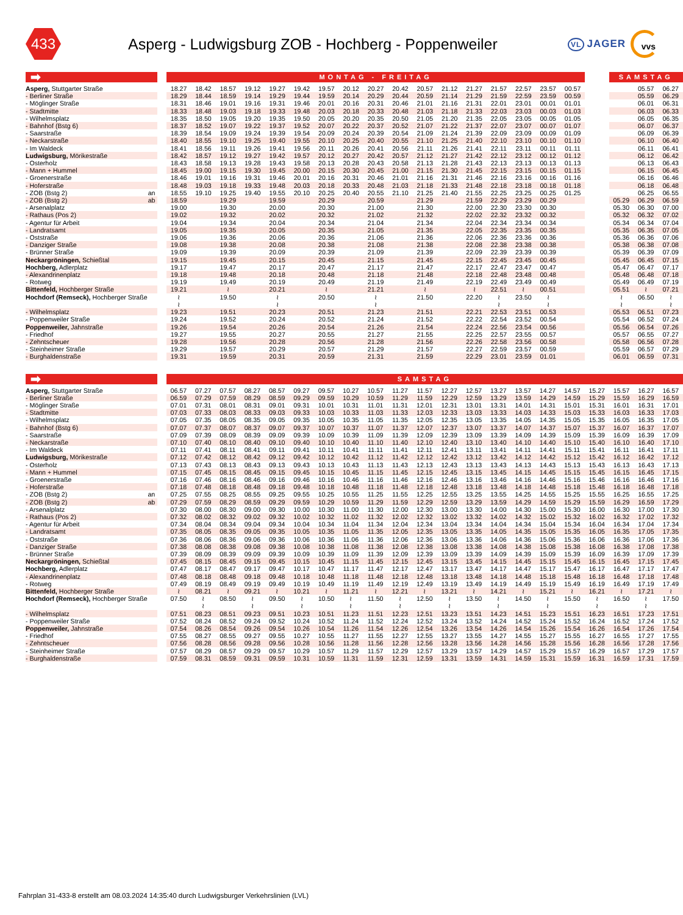433
Asperg - Ludwigsburg ZOB - Hochberg - Poppenweiler
VL JAGER
vvs
| ➡ | | MONTAG - FREITAG | | | | | | | | | | | | | | | | | | SAMSTAG | | |
| Asperg, Stuttgarter Straße | | 18.27 | 18.42 | 18.57 | 19.12 | 19.27 | 19.42 | 19.57 | 20.12 | 20.27 | 20.42 | 20.57 | 21.12 | 21.27 | 21.57 | 22.57 | 23.57 | 00.57 | | | 05.57 | 06.27 |
| - Berliner Straße | | 18.29 | 18.44 | 18.59 | 19.14 | 19.29 | 19.44 | 19.59 | 20.14 | 20.29 | 20.44 | 20.59 | 21.14 | 21.29 | 21.59 | 22.59 | 23.59 | 00.59 | | | 05.59 | 06.29 |
| - Möglinger Straße | | 18.31 | 18.46 | 19.01 | 19.16 | 19.31 | 19.46 | 20.01 | 20.16 | 20.31 | 20.46 | 21.01 | 21.16 | 21.31 | 22.01 | 23.01 | 00.01 | 01.01 | | | 06.01 | 06.31 |
| - Stadtmitte | | 18.33 | 18.48 | 19.03 | 19.18 | 19.33 | 19.48 | 20.03 | 20.18 | 20.33 | 20.48 | 21.03 | 21.18 | 21.33 | 22.03 | 23.03 | 00.03 | 01.03 | | | 06.03 | 06.33 |
| - Wilhelmsplatz | | 18.35 | 18.50 | 19.05 | 19.20 | 19.35 | 19.50 | 20.05 | 20.20 | 20.35 | 20.50 | 21.05 | 21.20 | 21.35 | 22.05 | 23.05 | 00.05 | 01.05 | | | 06.05 | 06.35 |
| - Bahnhof (Bstg 6) | | 18.37 | 18.52 | 19.07 | 19.22 | 19.37 | 19.52 | 20.07 | 20.22 | 20.37 | 20.52 | 21.07 | 21.22 | 21.37 | 22.07 | 23.07 | 00.07 | 01.07 | | | 06.07 | 06.37 |
| - Saarstraße | | 18.39 | 18.54 | 19.09 | 19.24 | 19.39 | 19.54 | 20.09 | 20.24 | 20.39 | 20.54 | 21.09 | 21.24 | 21.39 | 22.09 | 23.09 | 00.09 | 01.09 | | | 06.09 | 06.39 |
| - Neckarstraße | | 18.40 | 18.55 | 19.10 | 19.25 | 19.40 | 19.55 | 20.10 | 20.25 | 20.40 | 20.55 | 21.10 | 21.25 | 21.40 | 22.10 | 23.10 | 00.10 | 01.10 | | | 06.10 | 06.40 |
| - Im Waldeck | | 18.41 | 18.56 | 19.11 | 19.26 | 19.41 | 19.56 | 20.11 | 20.26 | 20.41 | 20.56 | 21.11 | 21.26 | 21.41 | 22.11 | 23.11 | 00.11 | 01.11 | | | 06.11 | 06.41 |
| Ludwigsburg, Mörikestraße | | 18.42 | 18.57 | 19.12 | 19.27 | 19.42 | 19.57 | 20.12 | 20.27 | 20.42 | 20.57 | 21.12 | 21.27 | 21.42 | 22.12 | 23.12 | 00.12 | 01.12 | | | 06.12 | 06.42 |
| - Osterholz | | 18.43 | 18.58 | 19.13 | 19.28 | 19.43 | 19.58 | 20.13 | 20.28 | 20.43 | 20.58 | 21.13 | 21.28 | 21.43 | 22.13 | 23.13 | 00.13 | 01.13 | | | 06.13 | 06.43 |
| - Mann + Hummel | | 18.45 | 19.00 | 19.15 | 19.30 | 19.45 | 20.00 | 20.15 | 20.30 | 20.45 | 21.00 | 21.15 | 21.30 | 21.45 | 22.15 | 23.15 | 00.15 | 01.15 | | | 06.15 | 06.45 |
| - Groenerstraße | | 18.46 | 19.01 | 19.16 | 19.31 | 19.46 | 20.01 | 20.16 | 20.31 | 20.46 | 21.01 | 21.16 | 21.31 | 21.46 | 22.16 | 23.16 | 00.16 | 01.16 | | | 06.16 | 06.46 |
| - Hoferstraße | | 18.48 | 19.03 | 19.18 | 19.33 | 19.48 | 20.03 | 20.18 | 20.33 | 20.48 | 21.03 | 21.18 | 21.33 | 21.48 | 22.18 | 23.18 | 00.18 | 01.18 | | | 06.18 | 06.48 |
| - ZOB (Bstg 2) an | | 18.55 | 19.10 | 19.25 | 19.40 | 19.55 | 20.10 | 20.25 | 20.40 | 20.55 | 21.10 | 21.25 | 21.40 | 21.55 | 22.25 | 23.25 | 00.25 | 01.25 | | | 06.25 | 06.55 |
| - ZOB (Bstg 2) ab | | 18.59 | | 19.29 | | 19.59 | | 20.29 | | 20.59 | | 21.29 | | 21.59 | 22.29 | 23.29 | 00.29 | | | 05.29 | 06.29 | 06.59 |
| - Arsenalplatz | | 19.00 | | 19.30 | | 20.00 | | 20.30 | | 21.00 | | 21.30 | | 22.00 | 22.30 | 23.30 | 00.30 | | | 05.30 | 06.30 | 07.00 |
| - Rathaus (Pos 2) | | 19.02 | | 19.32 | | 20.02 | | 20.32 | | 21.02 | | 21.32 | | 22.02 | 22.32 | 23.32 | 00.32 | | | 05.32 | 06.32 | 07.02 |
| - Agentur für Arbeit | | 19.04 | | 19.34 | | 20.04 | | 20.34 | | 21.04 | | 21.34 | | 22.04 | 22.34 | 23.34 | 00.34 | | | 05.34 | 06.34 | 07.04 |
| - Landratsamt | | 19.05 | | 19.35 | | 20.05 | | 20.35 | | 21.05 | | 21.35 | | 22.05 | 22.35 | 23.35 | 00.35 | | | 05.35 | 06.35 | 07.05 |
| - Oststraße | | 19.06 | | 19.36 | | 20.06 | | 20.36 | | 21.06 | | 21.36 | | 22.06 | 22.36 | 23.36 | 00.36 | | | 05.36 | 06.36 | 07.06 |
| - Danziger Straße | | 19.08 | | 19.38 | | 20.08 | | 20.38 | | 21.08 | | 21.38 | | 22.08 | 22.38 | 23.38 | 00.38 | | | 05.38 | 06.38 | 07.08 |
| - Brünner Straße | | 19.09 | | 19.39 | | 20.09 | | 20.39 | | 21.09 | | 21.39 | | 22.09 | 22.39 | 23.39 | 00.39 | | | 05.39 | 06.39 | 07.09 |
| Neckargröningen, Schießtal | | 19.15 | | 19.45 | | 20.15 | | 20.45 | | 21.15 | | 21.45 | | 22.15 | 22.45 | 23.45 | 00.45 | | | 05.45 | 06.45 | 07.15 |
| Hochberg, Adlerplatz | | 19.17 | | 19.47 | | 20.17 | | 20.47 | | 21.17 | | 21.47 | | 22.17 | 22.47 | 23.47 | 00.47 | | | 05.47 | 06.47 | 07.17 |
| - Alexandrinenplatz | | 19.18 | | 19.48 | | 20.18 | | 20.48 | | 21.18 | | 21.48 | | 22.18 | 22.48 | 23.48 | 00.48 | | | 05.48 | 06.48 | 07.18 |
| - Rotweg | | 19.19 | | 19.49 | | 20.19 | | 20.49 | | 21.19 | | 21.49 | | 22.19 | 22.49 | 23.49 | 00.49 | | | 05.49 | 06.49 | 07.19 |
| Bittenfeld, Hochberger Straße | | 19.21 | | ≀ | | 20.21 | | ≀ | | 21.21 | | ≀ | | ≀ | 22.51 | ≀ | 00.51 | | | 05.51 | ≀ | 07.21 |
| Hochdorf (Remseck), Hochberger Straße | | ≀ ≀ | | 19.50 | | ≀ ≀ | | 20.50 | | ≀ ≀ | | 21.50 | | 22.20 | ≀ ≀ | 23.50 | ≀ ≀ | | | ≀ ≀ | 06.50 | ≀ ≀ |
| - Wilhelmsplatz | | 19.23 | | 19.51 | | 20.23 | | 20.51 | | 21.23 | | 21.51 | | 22.21 | 22.53 | 23.51 | 00.53 | | | 05.53 | 06.51 | 07.23 |
| - Poppenweiler Straße | | 19.24 | | 19.52 | | 20.24 | | 20.52 | | 21.24 | | 21.52 | | 22.22 | 22.54 | 23.52 | 00.54 | | | 05.54 | 06.52 | 07.24 |
| Poppenweiler, Jahnstraße | | 19.26 | | 19.54 | | 20.26 | | 20.54 | | 21.26 | | 21.54 | | 22.24 | 22.56 | 23.54 | 00.56 | | | 05.56 | 06.54 | 07.26 |
| - Friedhof | | 19.27 | | 19.55 | | 20.27 | | 20.55 | | 21.27 | | 21.55 | | 22.25 | 22.57 | 23.55 | 00.57 | | | 05.57 | 06.55 | 07.27 |
| - Zehntscheuer | | 19.28 | | 19.56 | | 20.28 | | 20.56 | | 21.28 | | 21.56 | | 22.26 | 22.58 | 23.56 | 00.58 | | | 05.58 | 06.56 | 07.28 |
| - Steinheimer Straße | | 19.29 | | 19.57 | | 20.29 | | 20.57 | | 21.29 | | 21.57 | | 22.27 | 22.59 | 23.57 | 00.59 | | | 05.59 | 06.57 | 07.29 |
| - Burghaldenstraße | | 19.31 | | 19.59 | | 20.31 | | 20.59 | | 21.31 | | 21.59 | | 22.29 | 23.01 | 23.59 | 01.01 | | | 06.01 | 06.59 | 07.31 |
| ➡ | | SAMSTAG | | | | | | | | | | | | | | | | | | | | |
| Asperg, Stuttgarter Straße | | 06.57 | 07.27 | 07.57 | 08.27 | 08.57 | 09.27 | 09.57 | 10.27 | 10.57 | 11.27 | 11.57 | 12.27 | 12.57 | 13.27 | 13.57 | 14.27 | 14.57 | 15.27 | 15.57 | 16.27 | 16.57 |
| - Berliner Straße | | 06.59 | 07.29 | 07.59 | 08.29 | 08.59 | 09.29 | 09.59 | 10.29 | 10.59 | 11.29 | 11.59 | 12.29 | 12.59 | 13.29 | 13.59 | 14.29 | 14.59 | 15.29 | 15.59 | 16.29 | 16.59 |
| - Möglinger Straße | | 07.01 | 07.31 | 08.01 | 08.31 | 09.01 | 09.31 | 10.01 | 10.31 | 11.01 | 11.31 | 12.01 | 12.31 | 13.01 | 13.31 | 14.01 | 14.31 | 15.01 | 15.31 | 16.01 | 16.31 | 17.01 |
| - Stadtmitte | | 07.03 | 07.33 | 08.03 | 08.33 | 09.03 | 09.33 | 10.03 | 10.33 | 11.03 | 11.33 | 12.03 | 12.33 | 13.03 | 13.33 | 14.03 | 14.33 | 15.03 | 15.33 | 16.03 | 16.33 | 17.03 |
| - Wilhelmsplatz | | 07.05 | 07.35 | 08.05 | 08.35 | 09.05 | 09.35 | 10.05 | 10.35 | 11.05 | 11.35 | 12.05 | 12.35 | 13.05 | 13.35 | 14.05 | 14.35 | 15.05 | 15.35 | 16.05 | 16.35 | 17.05 |
| - Bahnhof (Bstg 6) | | 07.07 | 07.37 | 08.07 | 08.37 | 09.07 | 09.37 | 10.07 | 10.37 | 11.07 | 11.37 | 12.07 | 12.37 | 13.07 | 13.37 | 14.07 | 14.37 | 15.07 | 15.37 | 16.07 | 16.37 | 17.07 |
| - Saarstraße | | 07.09 | 07.39 | 08.09 | 08.39 | 09.09 | 09.39 | 10.09 | 10.39 | 11.09 | 11.39 | 12.09 | 12.39 | 13.09 | 13.39 | 14.09 | 14.39 | 15.09 | 15.39 | 16.09 | 16.39 | 17.09 |
| - Neckarstraße | | 07.10 | 07.40 | 08.10 | 08.40 | 09.10 | 09.40 | 10.10 | 10.40 | 11.10 | 11.40 | 12.10 | 12.40 | 13.10 | 13.40 | 14.10 | 14.40 | 15.10 | 15.40 | 16.10 | 16.40 | 17.10 |
| - Im Waldeck | | 07.11 | 07.41 | 08.11 | 08.41 | 09.11 | 09.41 | 10.11 | 10.41 | 11.11 | 11.41 | 12.11 | 12.41 | 13.11 | 13.41 | 14.11 | 14.41 | 15.11 | 15.41 | 16.11 | 16.41 | 17.11 |
| Ludwigsburg, Mörikestraße | | 07.12 | 07.42 | 08.12 | 08.42 | 09.12 | 09.42 | 10.12 | 10.42 | 11.12 | 11.42 | 12.12 | 12.42 | 13.12 | 13.42 | 14.12 | 14.42 | 15.12 | 15.42 | 16.12 | 16.42 | 17.12 |
| - Osterholz | | 07.13 | 07.43 | 08.13 | 08.43 | 09.13 | 09.43 | 10.13 | 10.43 | 11.13 | 11.43 | 12.13 | 12.43 | 13.13 | 13.43 | 14.13 | 14.43 | 15.13 | 15.43 | 16.13 | 16.43 | 17.13 |
| - Mann + Hummel | | 07.15 | 07.45 | 08.15 | 08.45 | 09.15 | 09.45 | 10.15 | 10.45 | 11.15 | 11.45 | 12.15 | 12.45 | 13.15 | 13.45 | 14.15 | 14.45 | 15.15 | 15.45 | 16.15 | 16.45 | 17.15 |
| - Groenerstraße | | 07.16 | 07.46 | 08.16 | 08.46 | 09.16 | 09.46 | 10.16 | 10.46 | 11.16 | 11.46 | 12.16 | 12.46 | 13.16 | 13.46 | 14.16 | 14.46 | 15.16 | 15.46 | 16.16 | 16.46 | 17.16 |
| - Hoferstraße | | 07.18 | 07.48 | 08.18 | 08.48 | 09.18 | 09.48 | 10.18 | 10.48 | 11.18 | 11.48 | 12.18 | 12.48 | 13.18 | 13.48 | 14.18 | 14.48 | 15.18 | 15.48 | 16.18 | 16.48 | 17.18 |
| - ZOB (Bstg 2) an | | 07.25 | 07.55 | 08.25 | 08.55 | 09.25 | 09.55 | 10.25 | 10.55 | 11.25 | 11.55 | 12.25 | 12.55 | 13.25 | 13.55 | 14.25 | 14.55 | 15.25 | 15.55 | 16.25 | 16.55 | 17.25 |
| - ZOB (Bstg 2) ab | | 07.29 | 07.59 | 08.29 | 08.59 | 09.29 | 09.59 | 10.29 | 10.59 | 11.29 | 11.59 | 12.29 | 12.59 | 13.29 | 13.59 | 14.29 | 14.59 | 15.29 | 15.59 | 16.29 | 16.59 | 17.29 |
| - Arsenalplatz | | 07.30 | 08.00 | 08.30 | 09.00 | 09.30 | 10.00 | 10.30 | 11.00 | 11.30 | 12.00 | 12.30 | 13.00 | 13.30 | 14.00 | 14.30 | 15.00 | 15.30 | 16.00 | 16.30 | 17.00 | 17.30 |
| - Rathaus (Pos 2) | | 07.32 | 08.02 | 08.32 | 09.02 | 09.32 | 10.02 | 10.32 | 11.02 | 11.32 | 12.02 | 12.32 | 13.02 | 13.32 | 14.02 | 14.32 | 15.02 | 15.32 | 16.02 | 16.32 | 17.02 | 17.32 |
| - Agentur für Arbeit | | 07.34 | 08.04 | 08.34 | 09.04 | 09.34 | 10.04 | 10.34 | 11.04 | 11.34 | 12.04 | 12.34 | 13.04 | 13.34 | 14.04 | 14.34 | 15.04 | 15.34 | 16.04 | 16.34 | 17.04 | 17.34 |
| - Landratsamt | | 07.35 | 08.05 | 08.35 | 09.05 | 09.35 | 10.05 | 10.35 | 11.05 | 11.35 | 12.05 | 12.35 | 13.05 | 13.35 | 14.05 | 14.35 | 15.05 | 15.35 | 16.05 | 16.35 | 17.05 | 17.35 |
| - Oststraße | | 07.36 | 08.06 | 08.36 | 09.06 | 09.36 | 10.06 | 10.36 | 11.06 | 11.36 | 12.06 | 12.36 | 13.06 | 13.36 | 14.06 | 14.36 | 15.06 | 15.36 | 16.06 | 16.36 | 17.06 | 17.36 |
| - Danziger Straße | | 07.38 | 08.08 | 08.38 | 09.08 | 09.38 | 10.08 | 10.38 | 11.08 | 11.38 | 12.08 | 12.38 | 13.08 | 13.38 | 14.08 | 14.38 | 15.08 | 15.38 | 16.08 | 16.38 | 17.08 | 17.38 |
| - Brünner Straße | | 07.39 | 08.09 | 08.39 | 09.09 | 09.39 | 10.09 | 10.39 | 11.09 | 11.39 | 12.09 | 12.39 | 13.09 | 13.39 | 14.09 | 14.39 | 15.09 | 15.39 | 16.09 | 16.39 | 17.09 | 17.39 |
| Neckargröningen, Schießtal | | 07.45 | 08.15 | 08.45 | 09.15 | 09.45 | 10.15 | 10.45 | 11.15 | 11.45 | 12.15 | 12.45 | 13.15 | 13.45 | 14.15 | 14.45 | 15.15 | 15.45 | 16.15 | 16.45 | 17.15 | 17.45 |
| Hochberg, Adlerplatz | | 07.47 | 08.17 | 08.47 | 09.17 | 09.47 | 10.17 | 10.47 | 11.17 | 11.47 | 12.17 | 12.47 | 13.17 | 13.47 | 14.17 | 14.47 | 15.17 | 15.47 | 16.17 | 16.47 | 17.17 | 17.47 |
| - Alexandrinenplatz | | 07.48 | 08.18 | 08.48 | 09.18 | 09.48 | 10.18 | 10.48 | 11.18 | 11.48 | 12.18 | 12.48 | 13.18 | 13.48 | 14.18 | 14.48 | 15.18 | 15.48 | 16.18 | 16.48 | 17.18 | 17.48 |
| - Rotweg | | 07.49 | 08.19 | 08.49 | 09.19 | 09.49 | 10.19 | 10.49 | 11.19 | 11.49 | 12.19 | 12.49 | 13.19 | 13.49 | 14.19 | 14.49 | 15.19 | 15.49 | 16.19 | 16.49 | 17.19 | 17.49 |
| Bittenfeld, Hochberger Straße | | ≀ | 08.21 | ≀ | 09.21 | ≀ | 10.21 | ≀ | 11.21 | ≀ | 12.21 | ≀ | 13.21 | ≀ | 14.21 | ≀ | 15.21 | ≀ | 16.21 | ≀ | 17.21 | ≀ |
| Hochdorf (Remseck), Hochberger Straße | | 07.50 | ≀ ≀ | 08.50 | ≀ ≀ | 09.50 | ≀ ≀ | 10.50 | ≀ ≀ | 11.50 | ≀ ≀ | 12.50 | ≀ ≀ | 13.50 | ≀ ≀ | 14.50 | ≀ ≀ | 15.50 | ≀ ≀ | 16.50 | ≀ ≀ | 17.50 |
| - Wilhelmsplatz | | 07.51 | 08.23 | 08.51 | 09.23 | 09.51 | 10.23 | 10.51 | 11.23 | 11.51 | 12.23 | 12.51 | 13.23 | 13.51 | 14.23 | 14.51 | 15.23 | 15.51 | 16.23 | 16.51 | 17.23 | 17.51 |
| - Poppenweiler Straße | | 07.52 | 08.24 | 08.52 | 09.24 | 09.52 | 10.24 | 10.52 | 11.24 | 11.52 | 12.24 | 12.52 | 13.24 | 13.52 | 14.24 | 14.52 | 15.24 | 15.52 | 16.24 | 16.52 | 17.24 | 17.52 |
| Poppenweiler, Jahnstraße | | 07.54 | 08.26 | 08.54 | 09.26 | 09.54 | 10.26 | 10.54 | 11.26 | 11.54 | 12.26 | 12.54 | 13.26 | 13.54 | 14.26 | 14.54 | 15.26 | 15.54 | 16.26 | 16.54 | 17.26 | 17.54 |
| - Friedhof | | 07.55 | 08.27 | 08.55 | 09.27 | 09.55 | 10.27 | 10.55 | 11.27 | 11.55 | 12.27 | 12.55 | 13.27 | 13.55 | 14.27 | 14.55 | 15.27 | 15.55 | 16.27 | 16.55 | 17.27 | 17.55 |
| - Zehntscheuer | | 07.56 | 08.28 | 08.56 | 09.28 | 09.56 | 10.28 | 10.56 | 11.28 | 11.56 | 12.28 | 12.56 | 13.28 | 13.56 | 14.28 | 14.56 | 15.28 | 15.56 | 16.28 | 16.56 | 17.28 | 17.56 |
| - Steinheimer Straße | | 07.57 | 08.29 | 08.57 | 09.29 | 09.57 | 10.29 | 10.57 | 11.29 | 11.57 | 12.29 | 12.57 | 13.29 | 13.57 | 14.29 | 14.57 | 15.29 | 15.57 | 16.29 | 16.57 | 17.29 | 17.57 |
| - Burghaldenstraße | | 07.59 | 08.31 | 08.59 | 09.31 | 09.59 | 10.31 | 10.59 | 11.31 | 11.59 | 12.31 | 12.59 | 13.31 | 13.59 | 14.31 | 14.59 | 15.31 | 15.59 | 16.31 | 16.59 | 17.31 | 17.59 |
Fahrplan 31-433-8 erstellt am 08.03.2024 14:35:40 durch Ludwigsburger Verkehrslinien (LVL)